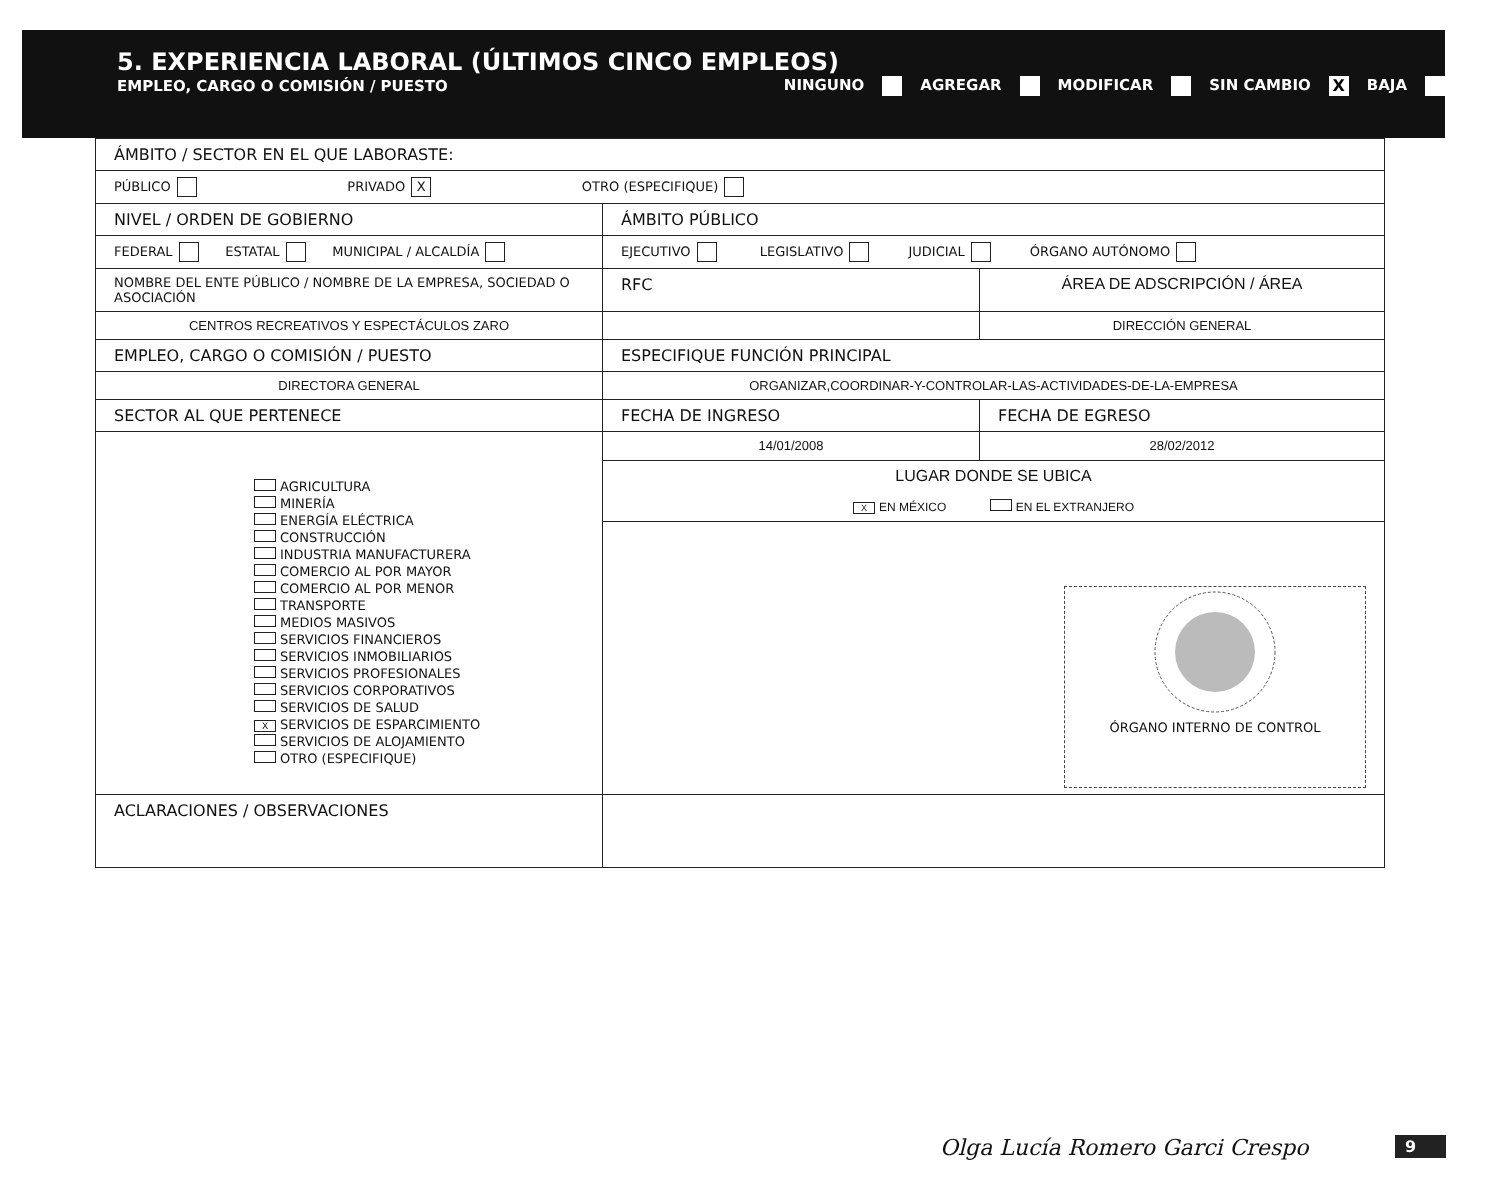5. EXPERIENCIA LABORAL (ÚLTIMOS CINCO EMPLEOS)
EMPLEO, CARGO O COMISIÓN / PUESTO NINGUNO AGREGAR MODIFICAR SIN CAMBIO X BAJA
| ÁMBITO / SECTOR EN EL QUE LABORASTE: | | |
| PÚBLICO PRIVADO X OTRO (ESPECIFIQUE) | | |
| NIVEL / ORDEN DE GOBIERNO | ÁMBITO PÚBLICO | |
| FEDERAL ESTATAL MUNICIPAL / ALCALDÍA | EJECUTIVO LEGISLATIVO JUDICIAL ÓRGANO AUTÓNOMO | |
| NOMBRE DEL ENTE PÚBLICO / NOMBRE DE LA EMPRESA, SOCIEDAD O ASOCIACIÓN | RFC | ÁREA DE ADSCRIPCIÓN / ÁREA |
| CENTROS RECREATIVOS Y ESPECTÁCULOS ZARO | | DIRECCIÓN GENERAL |
| EMPLEO, CARGO O COMISIÓN / PUESTO | ESPECIFIQUE FUNCIÓN PRINCIPAL | |
| DIRECTORA GENERAL | ORGANIZAR,COORDINAR-Y-CONTROLAR-LAS-ACTIVIDADES-DE-LA-EMPRESA | |
| SECTOR AL QUE PERTENECE | FECHA DE INGRESO | FECHA DE EGRESO |
| AGRICULTURA MINERÍA ENERGÍA ELÉCTRICA CONSTRUCCIÓN INDUSTRIA MANUFACTURERA COMERCIO AL POR MAYOR COMERCIO AL POR MENOR TRANSPORTE MEDIOS MASIVOS SERVICIOS FINANCIEROS SERVICIOS INMOBILIARIOS SERVICIOS PROFESIONALES SERVICIOS CORPORATIVOS SERVICIOS DE SALUD X SERVICIOS DE ESPARCIMIENTO SERVICIOS DE ALOJAMIENTO OTRO (ESPECIFIQUE) | 14/01/2008 | 28/02/2012 |
| | LUGAR DONDE SE UBICA X EN MÉXICO EN EL EXTRANJERO | |
| | ÓRGANO INTERNO DE CONTROL | |
| ACLARACIONES / OBSERVACIONES | | |
Olga Lucía Romero Garci Crespo 9